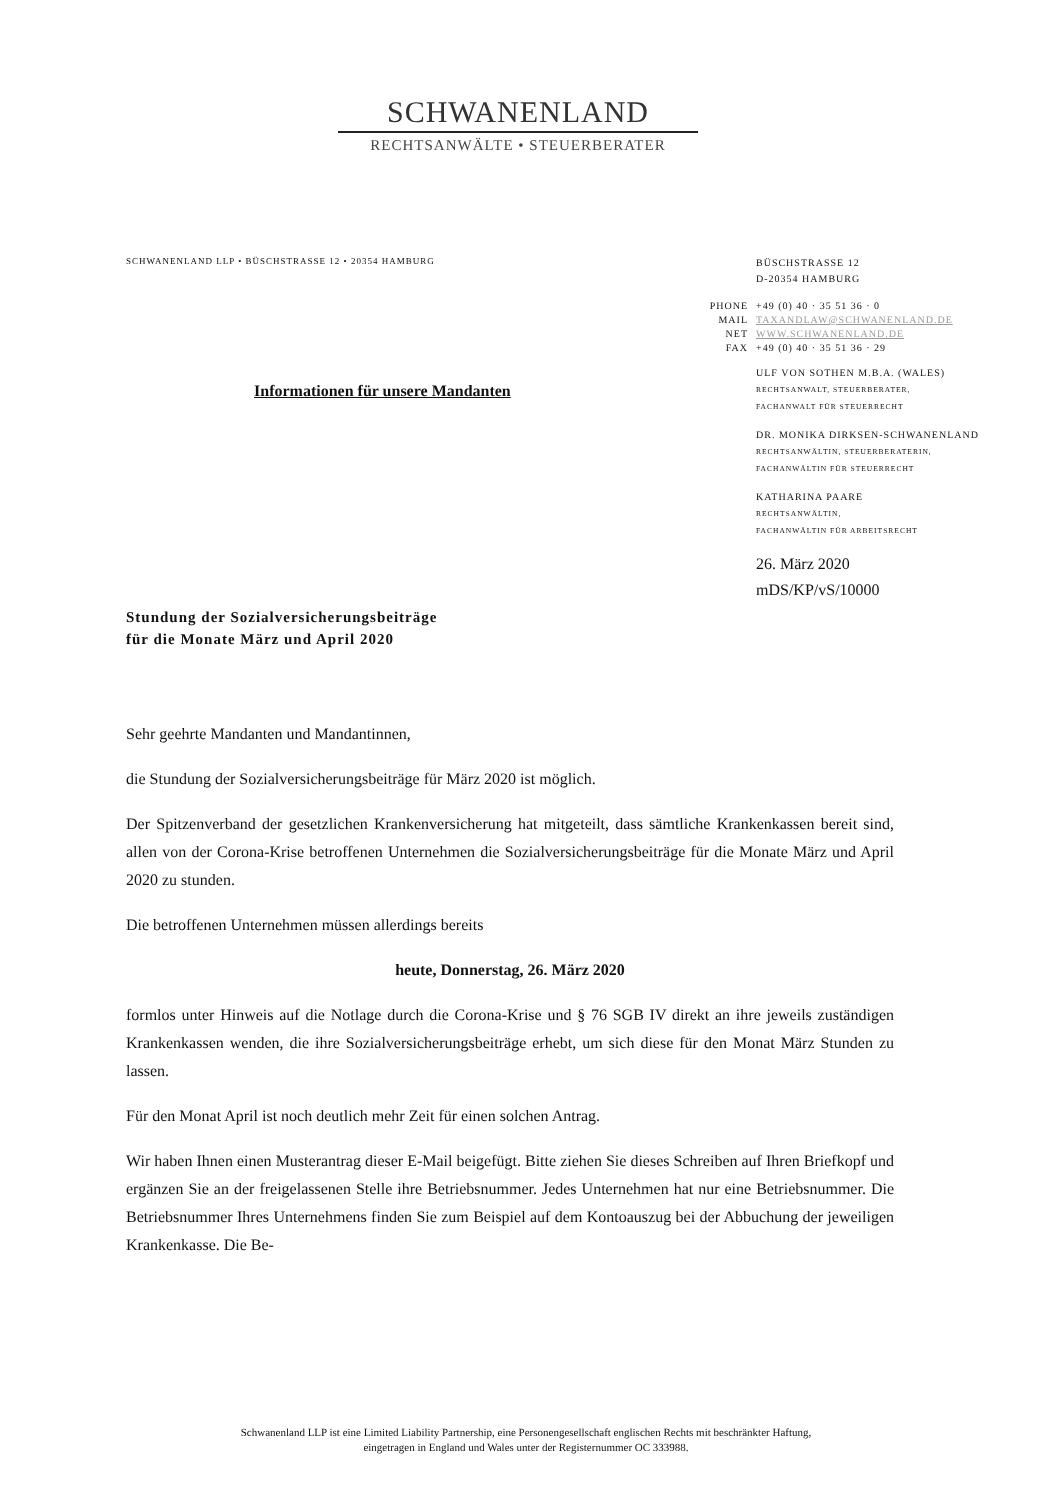SCHWANENLAND
RECHTSANWÄLTE • STEUERBERATER
SCHWANENLAND LLP • BÜSCHSTRASSE 12 • 20354 HAMBURG
BÜSCHSTRASSE 12
D-20354 HAMBURG
| PHONE | +49 (0) 40 · 35 51 36 · 0 |
| MAIL | TAXANDLAW@SCHWANENLAND.DE |
| NET | WWW.SCHWANENLAND.DE |
| FAX | +49 (0) 40 · 35 51 36 · 29 |
ULF VON SOTHEN M.B.A. (WALES)
RECHTSANWALT, STEUERBERATER,
FACHANWALT FÜR STEUERRECHT
DR. MONIKA DIRKSEN-SCHWANENLAND
RECHTSANWÄLTIN, STEUERBERATERIN,
FACHANWÄLTIN FÜR STEUERRECHT
KATHARINA PAARE
RECHTSANWÄLTIN,
FACHANWÄLTIN FÜR ARBEITSRECHT
26. März 2020
mDS/KP/vS/10000
Informationen für unsere Mandanten
Stundung der Sozialversicherungsbeiträge
für die Monate März und April 2020
Sehr geehrte Mandanten und Mandantinnen,
die Stundung der Sozialversicherungsbeiträge für März 2020 ist möglich.
Der Spitzenverband der gesetzlichen Krankenversicherung hat mitgeteilt, dass sämtliche Krankenkassen bereit sind, allen von der Corona-Krise betroffenen Unternehmen die Sozialversicherungsbeiträge für die Monate März und April 2020 zu stunden.
Die betroffenen Unternehmen müssen allerdings bereits
heute, Donnerstag, 26. März 2020
formlos unter Hinweis auf die Notlage durch die Corona-Krise und § 76 SGB IV direkt an ihre jeweils zuständigen Krankenkassen wenden, die ihre Sozialversicherungsbeiträge erhebt, um sich diese für den Monat März Stunden zu lassen.
Für den Monat April ist noch deutlich mehr Zeit für einen solchen Antrag.
Wir haben Ihnen einen Musterantrag dieser E-Mail beigefügt. Bitte ziehen Sie dieses Schreiben auf Ihren Briefkopf und ergänzen Sie an der freigelassenen Stelle ihre Betriebsnummer. Jedes Unternehmen hat nur eine Betriebsnummer. Die Betriebsnummer Ihres Unternehmens finden Sie zum Beispiel auf dem Kontoauszug bei der Abbuchung der jeweiligen Krankenkasse. Die Be-
Schwanenland LLP ist eine Limited Liability Partnership, eine Personengesellschaft englischen Rechts mit beschränkter Haftung,
eingetragen in England und Wales unter der Registernummer OC 333988.